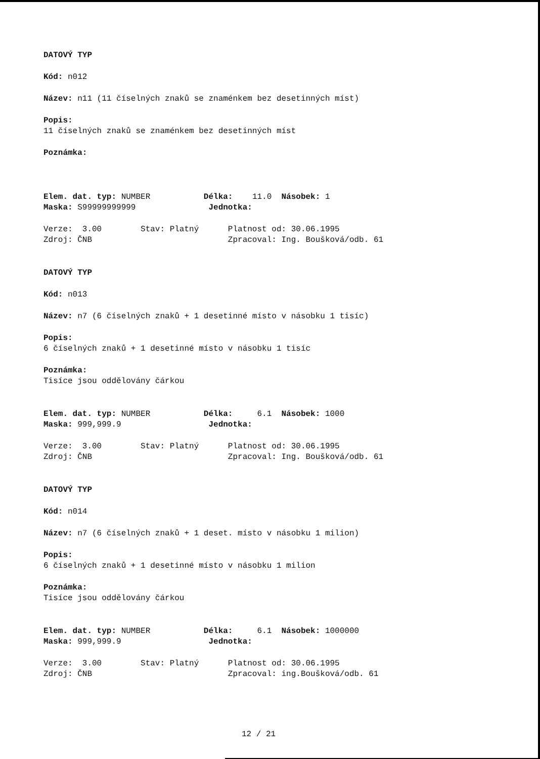DATOVÝ TYP
Kód: n012
Název: n11 (11 číselných znaků se znaménkem bez desetinných míst)
Popis:
11 číselných znaků se znaménkem bez desetinných míst
Poznámka:
Elem. dat. typ: NUMBER Délka: 11.0 Násobek: 1
Maska: S99999999999 Jednotka:
Verze: 3.00 Stav: Platný Platnost od: 30.06.1995
Zdroj: ČNB Zpracoval: Ing. Boušková/odb. 61
DATOVÝ TYP
Kód: n013
Název: n7 (6 číselných znaků + 1 desetinné místo v násobku 1 tisíc)
Popis:
6 číselných znaků + 1 desetinné místo v násobku 1 tisíc
Poznámka:
Tisíce jsou oddělovány čárkou
Elem. dat. typ: NUMBER Délka: 6.1 Násobek: 1000
Maska: 999,999.9 Jednotka:
Verze: 3.00 Stav: Platný Platnost od: 30.06.1995
Zdroj: ČNB Zpracoval: Ing. Boušková/odb. 61
DATOVÝ TYP
Kód: n014
Název: n7 (6 číselných znaků + 1 deset. místo v násobku 1 milion)
Popis:
6 číselných znaků + 1 desetinné místo v násobku 1 milion
Poznámka:
Tisíce jsou oddělovány čárkou
Elem. dat. typ: NUMBER Délka: 6.1 Násobek: 1000000
Maska: 999,999.9 Jednotka:
Verze: 3.00 Stav: Platný Platnost od: 30.06.1995
Zdroj: ČNB Zpracoval: ing.Boušková/odb. 61
12 / 21